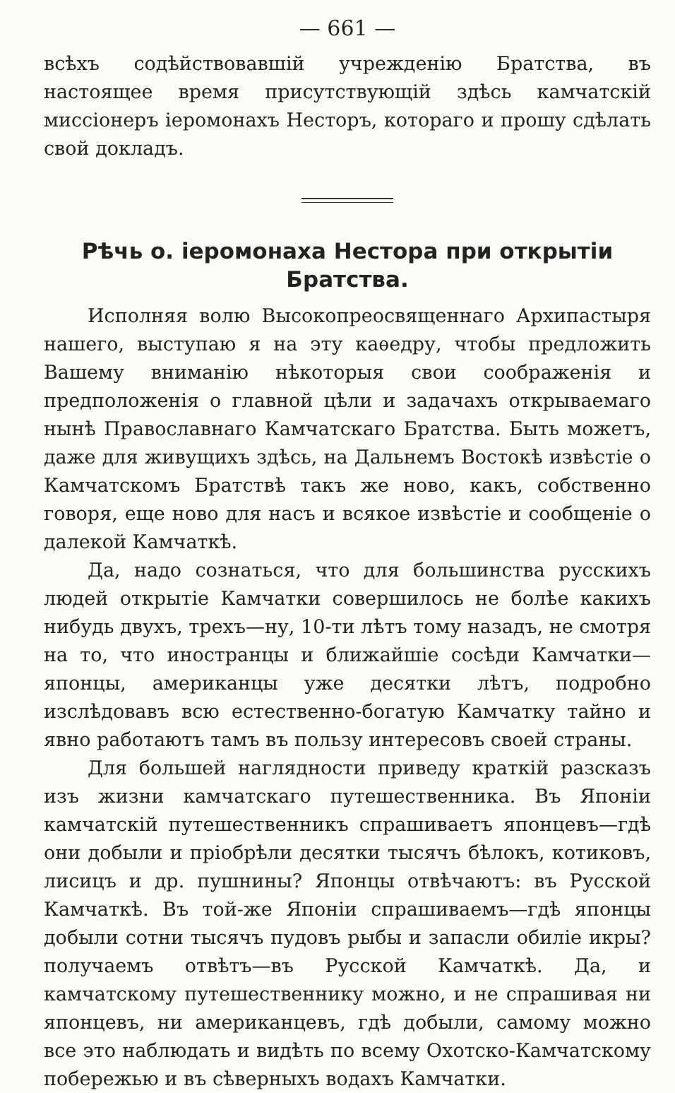— 661 —
всѣхъ содѣйствовавшій учрежденію Братства, въ настоящее время присутствующій здѣсь камчатскій миссіонеръ іеромонахъ Несторъ, котораго и прошу сдѣлать свой докладъ.
Рѣчь о. іеромонаха Нестора при открытіи Братства.
Исполняя волю Высокопреосвященнаго Архипастыря нашего, выступаю я на эту каѳедру, чтобы предложить Вашему вниманію нѣкоторыя свои соображенія и предположенія о главной цѣли и задачахъ открываемаго нынѣ Православнаго Камчатскаго Братства. Быть можетъ, даже для живущихъ здѣсь, на Дальнемъ Востокѣ извѣстіе о Камчатскомъ Братствѣ такъ же ново, какъ, собственно говоря, еще ново для насъ и всякое извѣстіе и сообщеніе о далекой Камчаткѣ.
Да, надо сознаться, что для большинства русскихъ людей открытіе Камчатки совершилось не болѣе какихъ нибудь двухъ, трехъ—ну, 10-ти лѣтъ тому назадъ, не смотря на то, что иностранцы и ближайшіе сосѣди Камчатки—японцы, американцы уже десятки лѣтъ, подробно изслѣдовавъ всю естественно-богатую Камчатку тайно и явно работаютъ тамъ въ пользу интересовъ своей страны.
Для большей наглядности приведу краткій разсказъ изъ жизни камчатскаго путешественника. Въ Японіи камчатскій путешественникъ спрашиваетъ японцевъ—гдѣ они добыли и пріобрѣли десятки тысячъ бѣлокъ, котиковъ, лисицъ и др. пушнины? Японцы отвѣчаютъ: въ Русской Камчаткѣ. Въ той-же Японіи спрашиваемъ—гдѣ японцы добыли сотни тысячъ пудовъ рыбы и запасли обиліе икры? получаемъ отвѣтъ—въ Русской Камчаткѣ. Да, и камчатскому путешественнику можно, и не спрашивая ни японцевъ, ни американцевъ, гдѣ добыли, самому можно все это наблюдать и видѣть по всему Охотско-Камчатскому побережью и въ сѣверныхъ водахъ Камчатки.